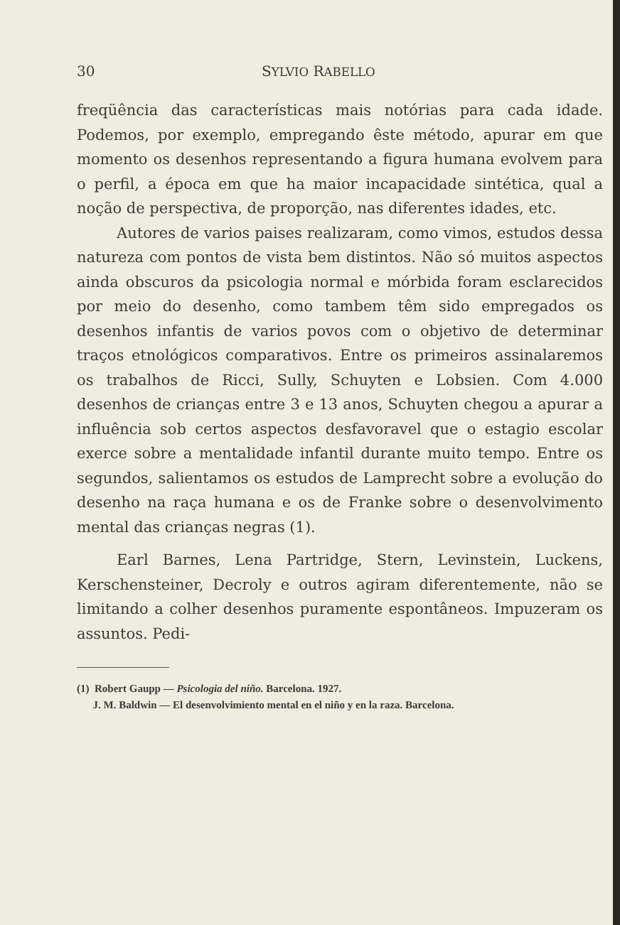30 SYLVIO RABELLO
freqüência das características mais notórias para cada idade. Podemos, por exemplo, empregando êste método, apurar em que momento os desenhos representando a figura humana evolvem para o perfil, a época em que ha maior incapacidade sintética, qual a noção de perspectiva, de proporção, nas diferentes idades, etc.
Autores de varios paises realizaram, como vimos, estudos dessa natureza com pontos de vista bem distintos. Não só muitos aspectos ainda obscuros da psicologia normal e mórbida foram esclarecidos por meio do desenho, como tambem têm sido empregados os desenhos infantis de varios povos com o objetivo de determinar traços etnológicos comparativos. Entre os primeiros assinalaremos os trabalhos de Ricci, Sully, Schuyten e Lobsien. Com 4.000 desenhos de crianças entre 3 e 13 anos, Schuyten chegou a apurar a influência sob certos aspectos desfavoravel que o estagio escolar exerce sobre a mentalidade infantil durante muito tempo. Entre os segundos, salientamos os estudos de Lamprecht sobre a evolução do desenho na raça humana e os de Franke sobre o desenvolvimento mental das crianças negras (1).
Earl Barnes, Lena Partridge, Stern, Levinstein, Luckens, Kerschensteiner, Decroly e outros agiram diferentemente, não se limitando a colher desenhos puramente espontâneos. Impuzeram os assuntos. Pedi-
(1) Robert Gaupp — Psicologia del niño. Barcelona. 1927.
J. M. Baldwin — El desenvolvimiento mental en el niño y en la raza. Barcelona.